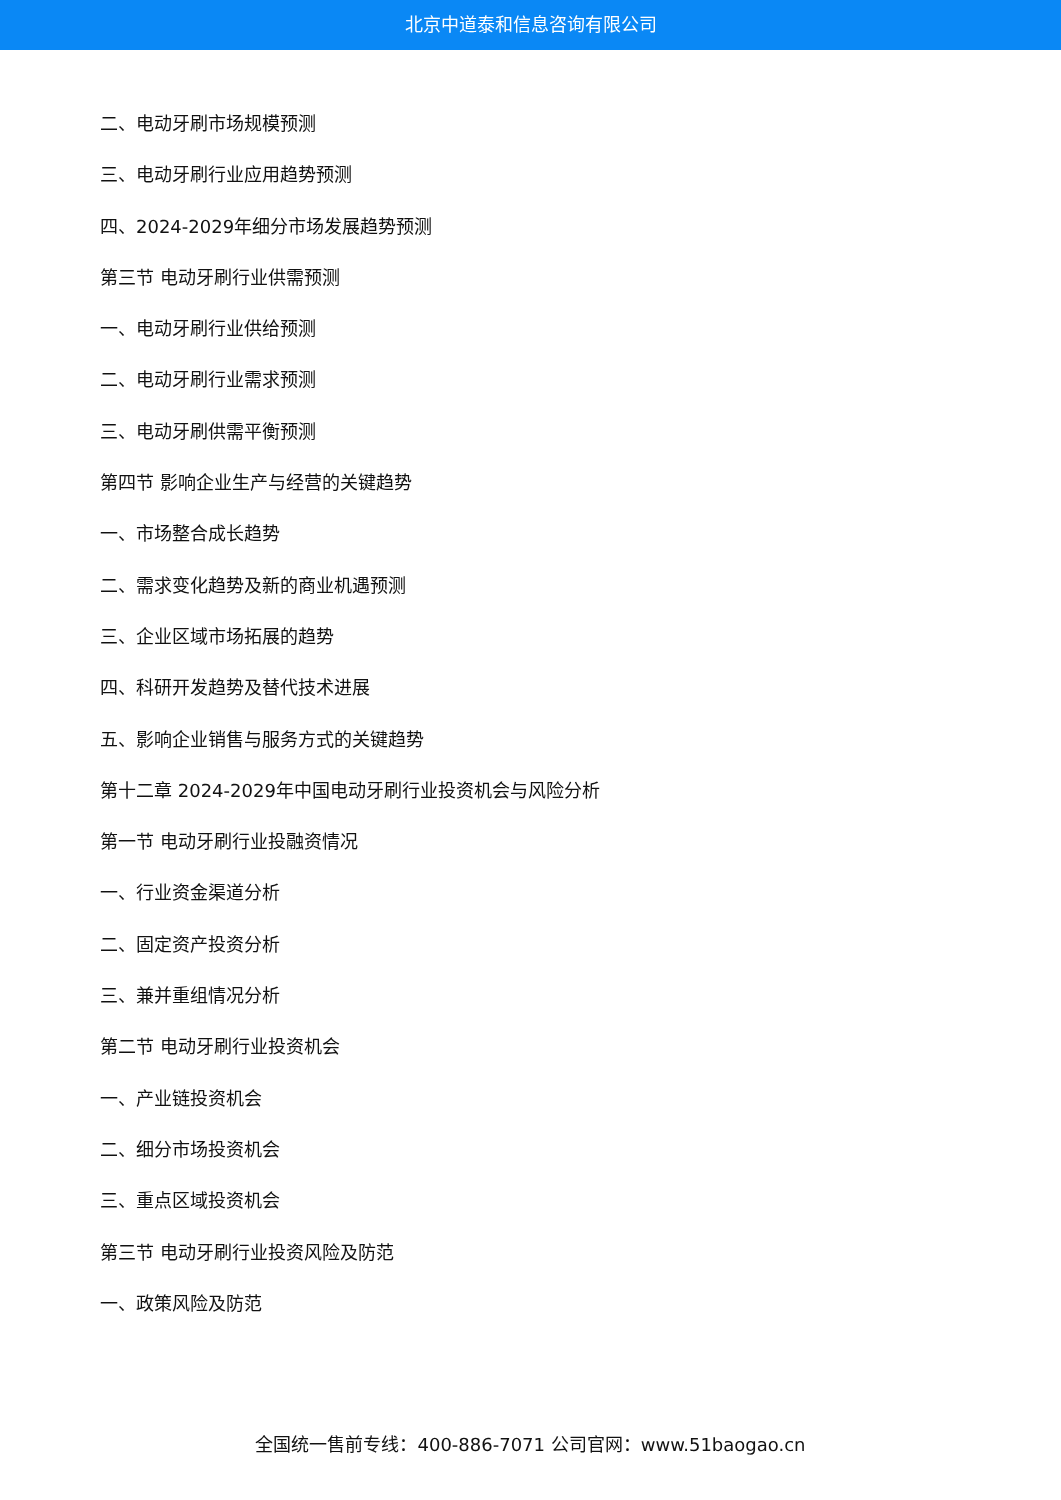北京中道泰和信息咨询有限公司
二、电动牙刷市场规模预测
三、电动牙刷行业应用趋势预测
四、2024-2029年细分市场发展趋势预测
第三节 电动牙刷行业供需预测
一、电动牙刷行业供给预测
二、电动牙刷行业需求预测
三、电动牙刷供需平衡预测
第四节 影响企业生产与经营的关键趋势
一、市场整合成长趋势
二、需求变化趋势及新的商业机遇预测
三、企业区域市场拓展的趋势
四、科研开发趋势及替代技术进展
五、影响企业销售与服务方式的关键趋势
第十二章 2024-2029年中国电动牙刷行业投资机会与风险分析
第一节 电动牙刷行业投融资情况
一、行业资金渠道分析
二、固定资产投资分析
三、兼并重组情况分析
第二节 电动牙刷行业投资机会
一、产业链投资机会
二、细分市场投资机会
三、重点区域投资机会
第三节 电动牙刷行业投资风险及防范
一、政策风险及防范
全国统一售前专线：400-886-7071 公司官网：www.51baogao.cn